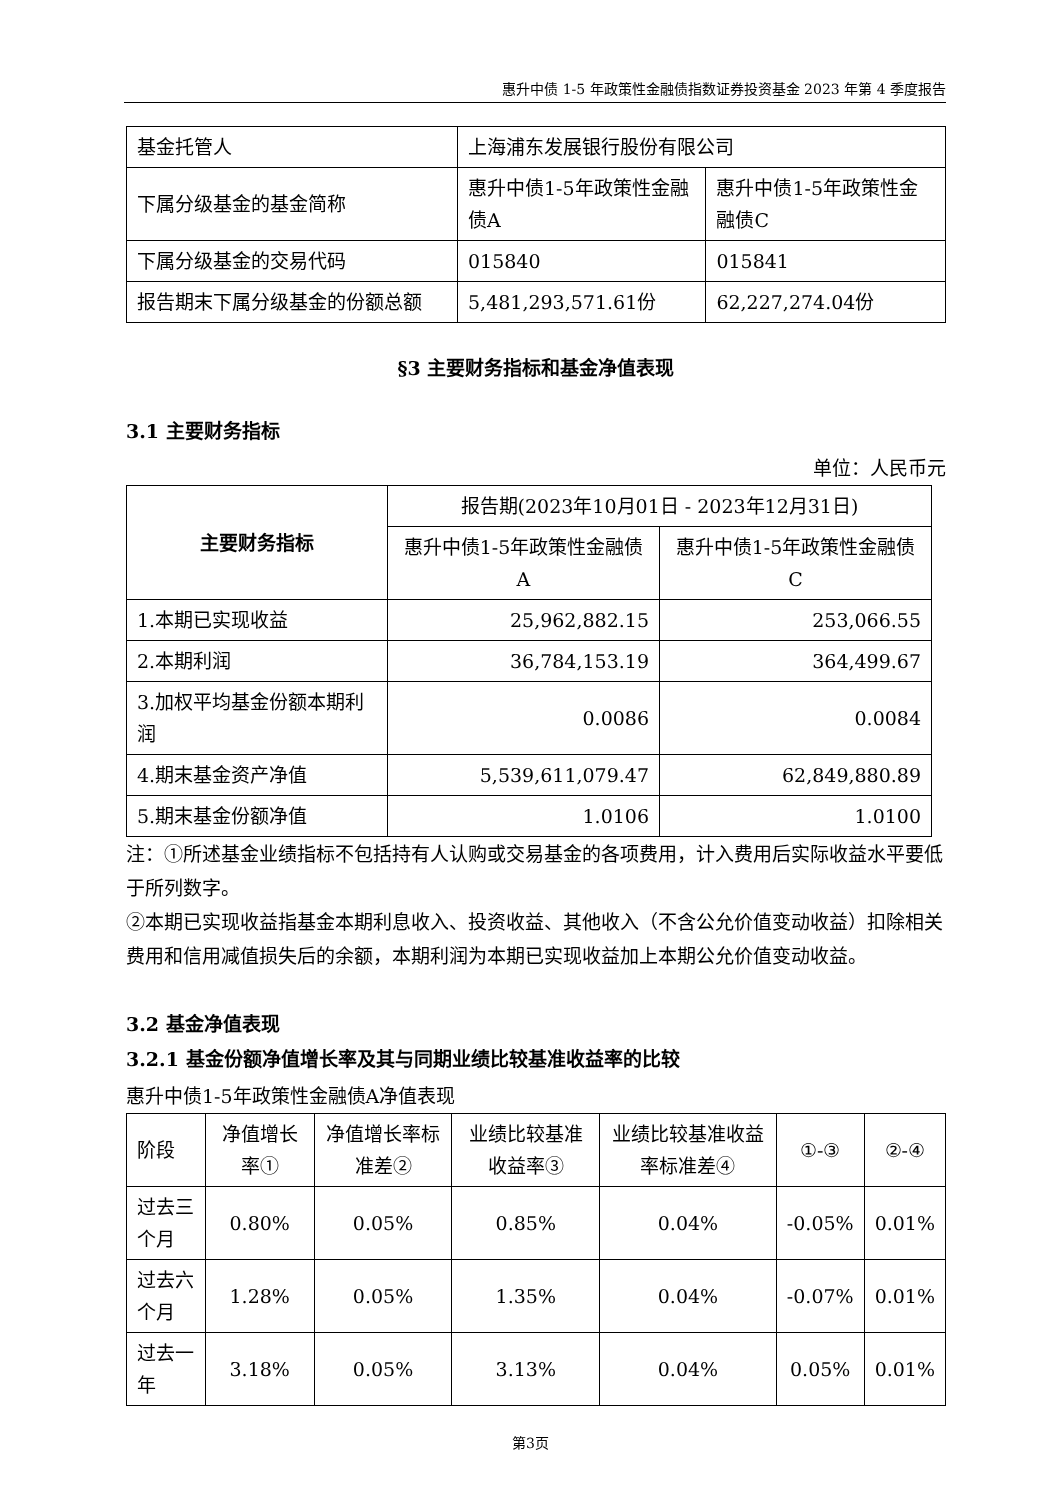惠升中债 1-5 年政策性金融债指数证券投资基金 2023 年第 4 季度报告
| 基金托管人 | 上海浦东发展银行股份有限公司 | |
| 下属分级基金的基金简称 | 惠升中债1-5年政策性金融债A | 惠升中债1-5年政策性金融债C |
| 下属分级基金的交易代码 | 015840 | 015841 |
| 报告期末下属分级基金的份额总额 | 5,481,293,571.61份 | 62,227,274.04份 |
§3 主要财务指标和基金净值表现
3.1 主要财务指标
单位：人民币元
| 主要财务指标 | 报告期(2023年10月01日 - 2023年12月31日) | |
| | 惠升中债1-5年政策性金融债A | 惠升中债1-5年政策性金融债C |
| 1.本期已实现收益 | 25,962,882.15 | 253,066.55 |
| 2.本期利润 | 36,784,153.19 | 364,499.67 |
| 3.加权平均基金份额本期利润 | 0.0086 | 0.0084 |
| 4.期末基金资产净值 | 5,539,611,079.47 | 62,849,880.89 |
| 5.期末基金份额净值 | 1.0106 | 1.0100 |
注：①所述基金业绩指标不包括持有人认购或交易基金的各项费用，计入费用后实际收益水平要低于所列数字。
②本期已实现收益指基金本期利息收入、投资收益、其他收入（不含公允价值变动收益）扣除相关费用和信用减值损失后的余额，本期利润为本期已实现收益加上本期公允价值变动收益。
3.2 基金净值表现
3.2.1 基金份额净值增长率及其与同期业绩比较基准收益率的比较
惠升中债1-5年政策性金融债A净值表现
| 阶段 | 净值增长率① | 净值增长率标准差② | 业绩比较基准收益率③ | 业绩比较基准收益率标准差④ | ①-③ | ②-④ |
| 过去三个月 | 0.80% | 0.05% | 0.85% | 0.04% | -0.05% | 0.01% |
| 过去六个月 | 1.28% | 0.05% | 1.35% | 0.04% | -0.07% | 0.01% |
| 过去一年 | 3.18% | 0.05% | 3.13% | 0.04% | 0.05% | 0.01% |
第3页